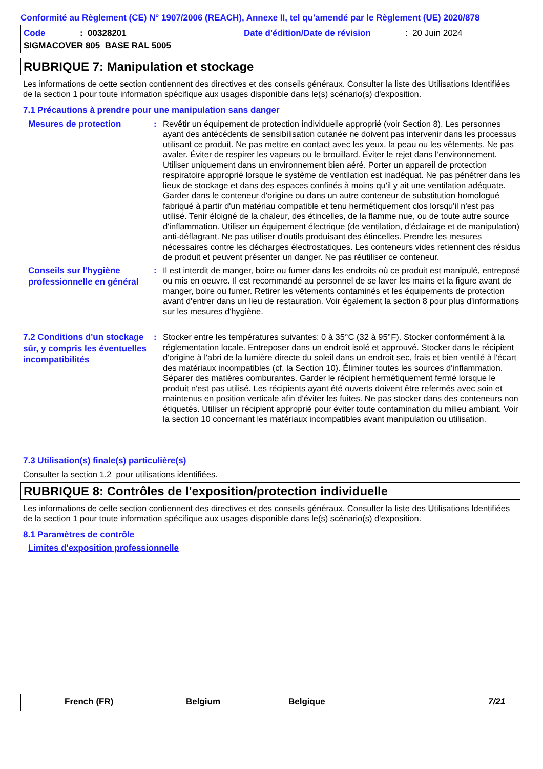Conformité au Règlement (CE) N° 1907/2006 (REACH), Annexe II, tel qu'amendé par le Règlement (UE) 2020/878
Code: 00328201 Date d'édition/Date de révision: 20 Juin 2024
SIGMACOVER 805 BASE RAL 5005
RUBRIQUE 7: Manipulation et stockage
Les informations de cette section contiennent des directives et des conseils généraux. Consulter la liste des Utilisations Identifiées de la section 1 pour toute information spécifique aux usages disponible dans le(s) scénario(s) d'exposition.
7.1 Précautions à prendre pour une manipulation sans danger
Mesures de protection
: Revêtir un équipement de protection individuelle approprié (voir Section 8). Les personnes ayant des antécédents de sensibilisation cutanée ne doivent pas intervenir dans les processus utilisant ce produit. Ne pas mettre en contact avec les yeux, la peau ou les vêtements. Ne pas avaler. Éviter de respirer les vapeurs ou le brouillard. Éviter le rejet dans l’environnement. Utiliser uniquement dans un environnement bien aéré. Porter un appareil de protection respiratoire approprié lorsque le système de ventilation est inadéquat. Ne pas pénétrer dans les lieux de stockage et dans des espaces confinés à moins qu'il y ait une ventilation adéquate. Garder dans le conteneur d'origine ou dans un autre conteneur de substitution homologué fabriqué à partir d'un matériau compatible et tenu hermétiquement clos lorsqu'il n'est pas utilisé. Tenir éloigné de la chaleur, des étincelles, de la flamme nue, ou de toute autre source d'inflammation. Utiliser un équipement électrique (de ventilation, d'éclairage et de manipulation) anti-déflagrant. Ne pas utiliser d'outils produisant des étincelles. Prendre les mesures nécessaires contre les décharges électrostatiques. Les conteneurs vides retiennent des résidus de produit et peuvent présenter un danger. Ne pas réutiliser ce conteneur.
Conseils sur l'hygiène professionnelle en général
: Il est interdit de manger, boire ou fumer dans les endroits où ce produit est manipulé, entreposé ou mis en oeuvre. Il est recommandé au personnel de se laver les mains et la figure avant de manger, boire ou fumer. Retirer les vêtements contaminés et les équipements de protection avant d'entrer dans un lieu de restauration. Voir également la section 8 pour plus d'informations sur les mesures d'hygiène.
7.2 Conditions d'un stockage sûr, y compris les éventuelles incompatibilités
: Stocker entre les températures suivantes: 0 à 35°C (32 à 95°F). Stocker conformément à la réglementation locale. Entreposer dans un endroit isolé et approuvé. Stocker dans le récipient d'origine à l'abri de la lumière directe du soleil dans un endroit sec, frais et bien ventilé à l'écart des matériaux incompatibles (cf. la Section 10). Éliminer toutes les sources d'inflammation. Séparer des matières comburantes. Garder le récipient hermétiquement fermé lorsque le produit n'est pas utilisé. Les récipients ayant été ouverts doivent être refermés avec soin et maintenus en position verticale afin d'éviter les fuites. Ne pas stocker dans des conteneurs non étiquetés. Utiliser un récipient approprié pour éviter toute contamination du milieu ambiant. Voir la section 10 concernant les matériaux incompatibles avant manipulation ou utilisation.
7.3 Utilisation(s) finale(s) particulière(s)
Consulter la section 1.2 pour utilisations identifiées.
RUBRIQUE 8: Contrôles de l'exposition/protection individuelle
Les informations de cette section contiennent des directives et des conseils généraux. Consulter la liste des Utilisations Identifiées de la section 1 pour toute information spécifique aux usages disponible dans le(s) scénario(s) d'exposition.
8.1 Paramètres de contrôle
Limites d'exposition professionnelle
French (FR) Belgium Belgique 7/21